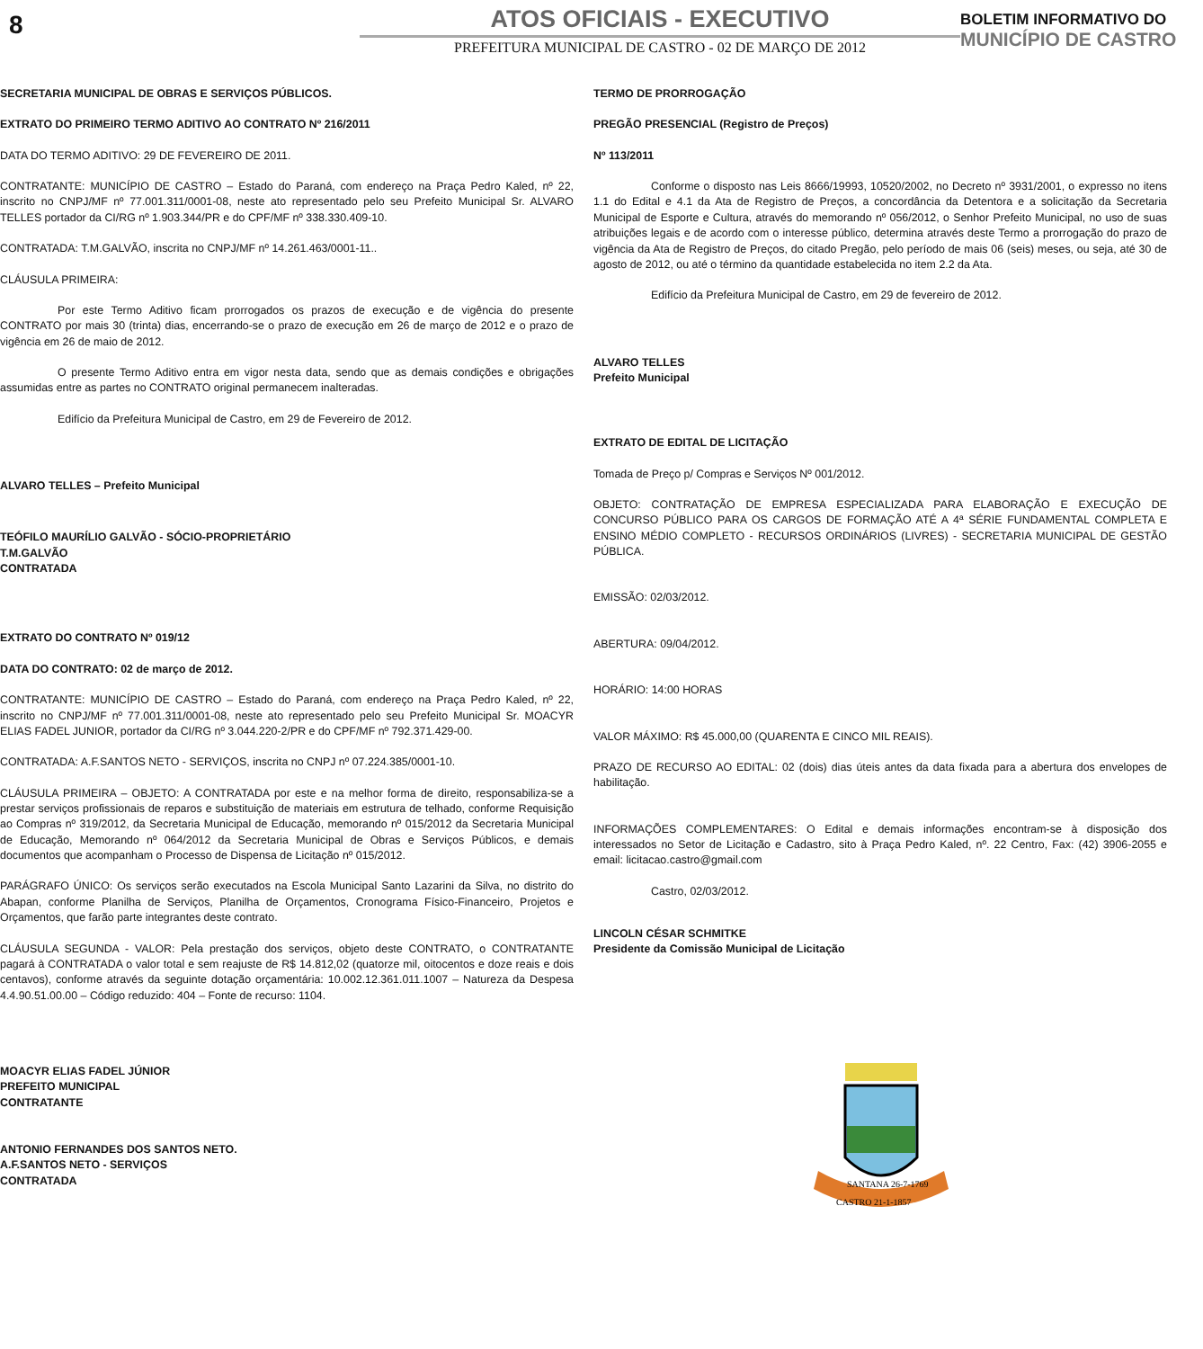8
ATOS OFICIAIS - EXECUTIVO
PREFEITURA MUNICIPAL DE CASTRO - 02 DE MARÇO DE 2012
BOLETIM INFORMATIVO DO
MUNICÍPIO DE CASTRO
SECRETARIA MUNICIPAL DE OBRAS E SERVIÇOS PÚBLICOS.
EXTRATO DO PRIMEIRO TERMO ADITIVO AO CONTRATO Nº 216/2011
DATA DO TERMO ADITIVO: 29 DE FEVEREIRO DE 2011.
CONTRATANTE: MUNICÍPIO DE CASTRO – Estado do Paraná, com endereço na Praça Pedro Kaled, nº 22, inscrito no CNPJ/MF nº 77.001.311/0001-08, neste ato representado pelo seu Prefeito Municipal Sr. ALVARO TELLES portador da CI/RG nº 1.903.344/PR e do CPF/MF nº 338.330.409-10.
CONTRATADA: T.M.GALVÃO, inscrita no CNPJ/MF nº 14.261.463/0001-11..
CLÁUSULA PRIMEIRA:
Por este Termo Aditivo ficam prorrogados os prazos de execução e de vigência do presente CONTRATO por mais 30 (trinta) dias, encerrando-se o prazo de execução em 26 de março de 2012 e o prazo de vigência em 26 de maio de 2012.
O presente Termo Aditivo entra em vigor nesta data, sendo que as demais condições e obrigações assumidas entre as partes no CONTRATO original permanecem inalteradas.
Edifício da Prefeitura Municipal de Castro, em 29 de Fevereiro de 2012.
ALVARO TELLES – Prefeito Municipal
TEÓFILO MAURÍLIO GALVÃO - SÓCIO-PROPRIETÁRIO
T.M.GALVÃO
CONTRATADA
EXTRATO DO CONTRATO Nº 019/12
DATA DO CONTRATO: 02 de março de 2012.
CONTRATANTE: MUNICÍPIO DE CASTRO – Estado do Paraná, com endereço na Praça Pedro Kaled, nº 22, inscrito no CNPJ/MF nº 77.001.311/0001-08, neste ato representado pelo seu Prefeito Municipal Sr. MOACYR ELIAS FADEL JUNIOR, portador da CI/RG nº 3.044.220-2/PR e do CPF/MF nº 792.371.429-00.
CONTRATADA: A.F.SANTOS NETO - SERVIÇOS, inscrita no CNPJ nº 07.224.385/0001-10.
CLÁUSULA PRIMEIRA – OBJETO: A CONTRATADA por este e na melhor forma de direito, responsabiliza-se a prestar serviços profissionais de reparos e substituição de materiais em estrutura de telhado, conforme Requisição ao Compras nº 319/2012, da Secretaria Municipal de Educação, memorando nº 015/2012 da Secretaria Municipal de Educação, Memorando nº 064/2012 da Secretaria Municipal de Obras e Serviços Públicos, e demais documentos que acompanham o Processo de Dispensa de Licitação nº 015/2012.
PARÁGRAFO ÚNICO: Os serviços serão executados na Escola Municipal Santo Lazarini da Silva, no distrito do Abapan, conforme Planilha de Serviços, Planilha de Orçamentos, Cronograma Físico-Financeiro, Projetos e Orçamentos, que farão parte integrantes deste contrato.
CLÁUSULA SEGUNDA - VALOR: Pela prestação dos serviços, objeto deste CONTRATO, o CONTRATANTE pagará à CONTRATADA o valor total e sem reajuste de R$ 14.812,02 (quatorze mil, oitocentos e doze reais e dois centavos), conforme através da seguinte dotação orçamentária: 10.002.12.361.011.1007 – Natureza da Despesa 4.4.90.51.00.00 – Código reduzido: 404 – Fonte de recurso: 1104.
MOACYR ELIAS FADEL JÚNIOR
PREFEITO MUNICIPAL
CONTRATANTE
ANTONIO FERNANDES DOS SANTOS NETO.
A.F.SANTOS NETO - SERVIÇOS
CONTRATADA
TERMO DE PRORROGAÇÃO
PREGÃO PRESENCIAL (Registro de Preços)
Nº 113/2011
Conforme o disposto nas Leis 8666/19993, 10520/2002, no Decreto nº 3931/2001, o expresso no itens 1.1 do Edital e 4.1 da Ata de Registro de Preços, a concordância da Detentora e a solicitação da Secretaria Municipal de Esporte e Cultura, através do memorando nº 056/2012, o Senhor Prefeito Municipal, no uso de suas atribuições legais e de acordo com o interesse público, determina através deste Termo a prorrogação do prazo de vigência da Ata de Registro de Preços, do citado Pregão, pelo período de mais 06 (seis) meses, ou seja, até 30 de agosto de 2012, ou até o término da quantidade estabelecida no item 2.2 da Ata.
Edifício da Prefeitura Municipal de Castro, em 29 de fevereiro de 2012.
ALVARO TELLES
Prefeito Municipal
EXTRATO DE EDITAL DE LICITAÇÃO
Tomada de Preço p/ Compras e Serviços Nº 001/2012.
OBJETO: CONTRATAÇÃO DE EMPRESA ESPECIALIZADA PARA ELABORAÇÃO E EXECUÇÃO DE CONCURSO PÚBLICO PARA OS CARGOS DE FORMAÇÃO ATÉ A 4ª SÉRIE FUNDAMENTAL COMPLETA E ENSINO MÉDIO COMPLETO - RECURSOS ORDINÁRIOS (LIVRES) - SECRETARIA MUNICIPAL DE GESTÃO PÚBLICA.
EMISSÃO: 02/03/2012.
ABERTURA: 09/04/2012.
HORÁRIO: 14:00 HORAS
VALOR MÁXIMO: R$ 45.000,00 (QUARENTA E CINCO MIL REAIS).
PRAZO DE RECURSO AO EDITAL: 02 (dois) dias úteis antes da data fixada para a abertura dos envelopes de habilitação.
INFORMAÇÕES COMPLEMENTARES: O Edital e demais informações encontram-se à disposição dos interessados no Setor de Licitação e Cadastro, sito à Praça Pedro Kaled, nº. 22 Centro, Fax: (42) 3906-2055 e email: licitacao.castro@gmail.com
Castro, 02/03/2012.
LINCOLN CÉSAR SCHMITKE
Presidente da Comissão Municipal de Licitação
SANTANA 26-7-1769
CASTRO 21-1-1857